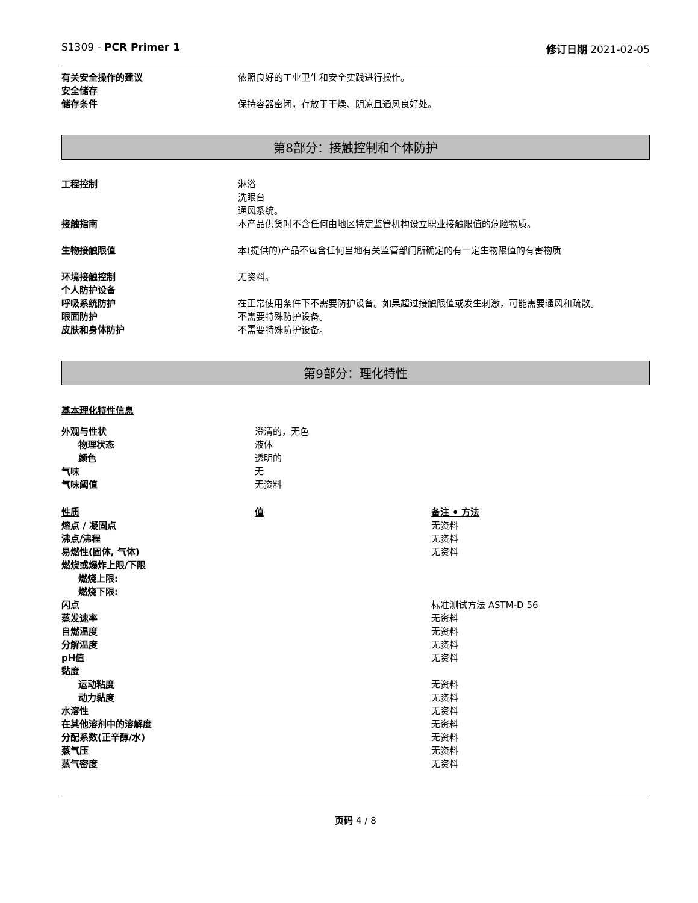S1309 - PCR Primer 1 修订日期 2021-02-05
| 有关安全操作的建议 | 依照良好的工业卫生和安全实践进行操作。 |
| 安全储存 | |
| 储存条件 | 保持容器密闭，存放于干燥、阴凉且通风良好处。 |
第8部分：接触控制和个体防护
| 工程控制 | 淋浴 洗眼台 通风系统。 |
| 接触指南 | 本产品供货时不含任何由地区特定监管机构设立职业接触限值的危险物质。 |
| 生物接触限值 | 本(提供的)产品不包含任何当地有关监管部门所确定的有一定生物限值的有害物质 |
| 环境接触控制 | 无资料。 |
| 个人防护设备 | |
| 呼吸系统防护 | 在正常使用条件下不需要防护设备。如果超过接触限值或发生刺激，可能需要通风和疏散。 |
| 眼面防护 | 不需要特殊防护设备。 |
| 皮肤和身体防护 | 不需要特殊防护设备。 |
第9部分：理化特性
基本理化特性信息
| 外观与性状 | 澄清的，无色 |
| 物理状态 | 液体 |
| 颜色 | 透明的 |
| 气味 | 无 |
| 气味阈值 | 无资料 |
| 性质 | 值 | 备注 • 方法 |
| --- | --- | --- |
| 熔点 / 凝固点 | | 无资料 |
| 沸点/沸程 | | 无资料 |
| 易燃性(固体, 气体) | | 无资料 |
| 燃烧或爆炸上限/下限 | | |
| 燃烧上限: | | |
| 燃烧下限: | | |
| 闪点 | | 标准测试方法 ASTM-D 56 |
| 蒸发速率 | | 无资料 |
| 自燃温度 | | 无资料 |
| 分解温度 | | 无资料 |
| pH值 | | 无资料 |
| 黏度 | | |
| 运动粘度 | | 无资料 |
| 动力黏度 | | 无资料 |
| 水溶性 | | 无资料 |
| 在其他溶剂中的溶解度 | | 无资料 |
| 分配系数(正辛醇/水) | | 无资料 |
| 蒸气压 | | 无资料 |
| 蒸气密度 | | 无资料 |
页码 4 / 8